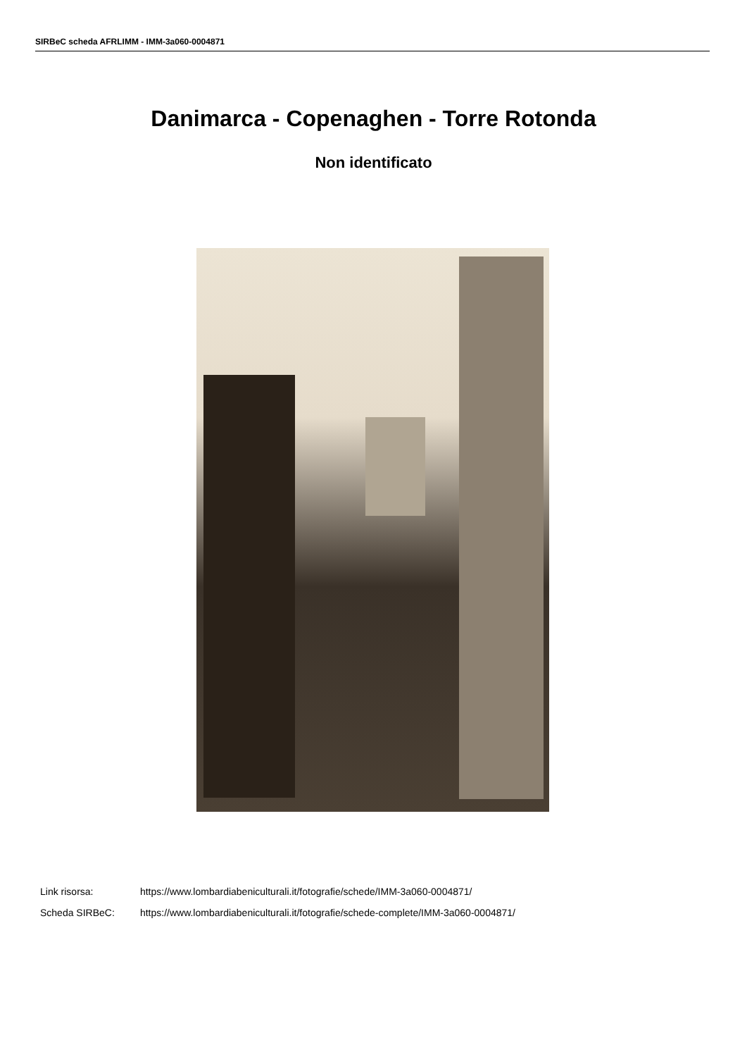SIRBeC scheda AFRLIMM - IMM-3a060-0004871
Danimarca - Copenaghen - Torre Rotonda
Non identificato
Link risorsa: https://www.lombardiabeniculturali.it/fotografie/schede/IMM-3a060-0004871/
Scheda SIRBeC: https://www.lombardiabeniculturali.it/fotografie/schede-complete/IMM-3a060-0004871/